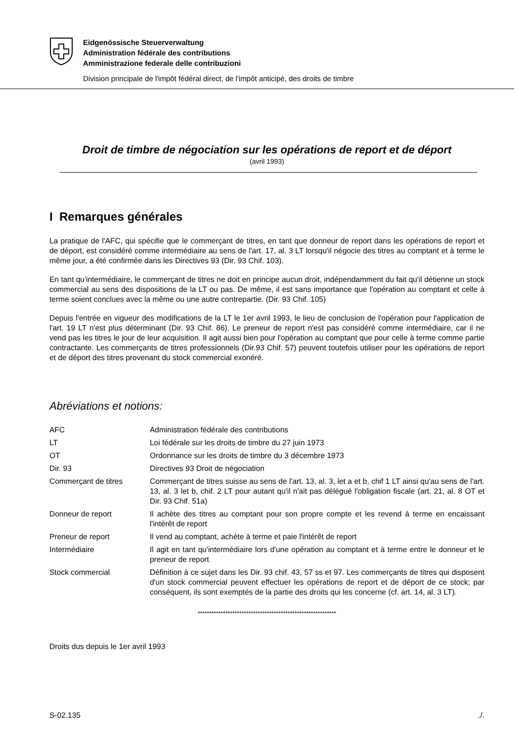Eidgenössische Steuerverwaltung
Administration fédérale des contributions
Amministrazione federale delle contribuzioni
Division principale de l'impôt fédéral direct, de l'impôt anticipé, des droits de timbre
Droit de timbre de négociation sur les opérations de report et de déport
(avril 1993)
I Remarques générales
La pratique de l'AFC, qui spécifie que le commerçant de titres, en tant que donneur de report dans les opérations de report et de déport, est considéré comme intermédiaire au sens de l'art. 17, al. 3 LT lorsqu'il négocie des titres au comptant et à terme le même jour, a été confirmée dans les Directives 93 (Dir. 93 Chif. 103).
En tant qu'intermédiaire, le commerçant de titres ne doit en principe aucun droit, indépendamment du fait qu'il détienne un stock commercial au sens des dispositions de la LT ou pas. De même, il est sans importance que l'opération au comptant et celle à terme soient conclues avec la même ou une autre contrepartie. (Dir. 93 Chif. 105)
Depuis l'entrée en vigueur des modifications de la LT le 1er avril 1993, le lieu de conclusion de l'opération pour l'application de l'art. 19 LT n'est plus déterminant (Dir. 93 Chif. 86). Le preneur de report n'est pas considéré comme intermédiaire, car il ne vend pas les titres le jour de leur acquisition. Il agit aussi bien pour l'opération au comptant que pour celle à terme comme partie contractante. Les commerçants de titres professionnels (Dir.93 Chif. 57) peuvent toutefois utiliser pour les opérations de report et de déport des titres provenant du stock commercial exonéré.
Abréviations et notions:
| AFC | Administration fédérale des contributions |
| LT | Loi fédérale sur les droits de timbre du 27 juin 1973 |
| OT | Ordonnance sur les droits de timbre du 3 décembre 1973 |
| Dir. 93 | Directives 93 Droit de négociation |
| Commerçant de titres | Commerçant de titres suisse au sens de l'art. 13, al. 3, let a et b, chif 1 LT ainsi qu'au sens de l'art. 13, al. 3 let b, chif. 2 LT pour autant qu'il n'ait pas délégué l'obligation fiscale (art. 21, al. 8 OT et Dir. 93 Chif. 51a) |
| Donneur de report | Il achète des titres au comptant pour son propre compte et les revend à terme en encaissant l'intérêt de report |
| Preneur de report | Il vend au comptant, achète à terme et paie l'intérêt de report |
| Intermédiaire | Il agit en tant qu'intermédiaire lors d'une opération au comptant et à terme entre le donneur et le preneur de report |
| Stock commercial | Définition à ce sujet dans les Dir. 93 chif. 43, 57 ss et 97. Les commerçants de titres qui disposent d'un stock commercial peuvent effectuer les opérations de report et de déport de ce stock; par conséquent, ils sont exemptés de la partie des droits qui les concerne (cf. art. 14, al. 3 LT). |
************************************************************
Droits dus depuis le 1er avril 1993
S-02.135 ./.